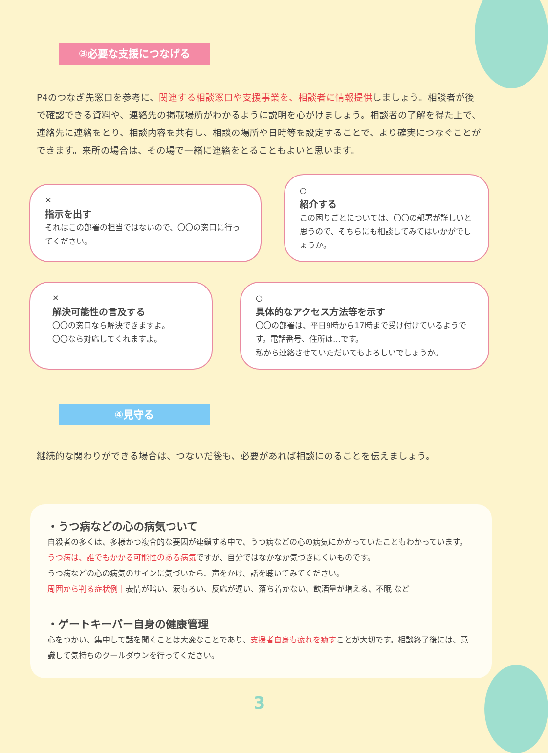③必要な支援につなげる
P4のつなぎ先窓口を参考に、関連する相談窓口や支援事業を、相談者に情報提供しましょう。相談者が後で確認できる資料や、連絡先の掲載場所がわかるように説明を心がけましょう。相談者の了解を得た上で、連絡先に連絡をとり、相談内容を共有し、相談の場所や日時等を設定することで、より確実につなぐことができます。来所の場合は、その場で一緒に連絡をとることもよいと思います。
✕
指示を出す
それはこの部署の担当ではないので、〇〇の窓口に行ってください。
○
紹介する
この困りごとについては、〇〇の部署が詳しいと思うので、そちらにも相談してみてはいかがでしょうか。
✕
解決可能性の言及する
〇〇の窓口なら解決できますよ。
〇〇なら対応してくれますよ。
○
具体的なアクセス方法等を示す
〇〇の部署は、平日9時から17時まで受け付けているようです。電話番号、住所は…です。
私から連絡させていただいてもよろしいでしょうか。
④見守る
継続的な関わりができる場合は、つないだ後も、必要があれば相談にのることを伝えましょう。
・うつ病などの心の病気ついて
自殺者の多くは、多様かつ複合的な要因が連鎖する中で、うつ病などの心の病気にかかっていたこともわかっています。うつ病は、誰でもかかる可能性のある病気ですが、自分ではなかなか気づきにくいものです。
うつ病などの心の病気のサインに気づいたら、声をかけ、話を聴いてみてください。
周囲から判る症状例｜表情が暗い、涙もろい、反応が遅い、落ち着かない、飲酒量が増える、不眠 など
・ゲートキーパー自身の健康管理
心をつかい、集中して話を聞くことは大変なことであり、支援者自身も疲れを癒すことが大切です。相談終了後には、意識して気持ちのクールダウンを行ってください。
3